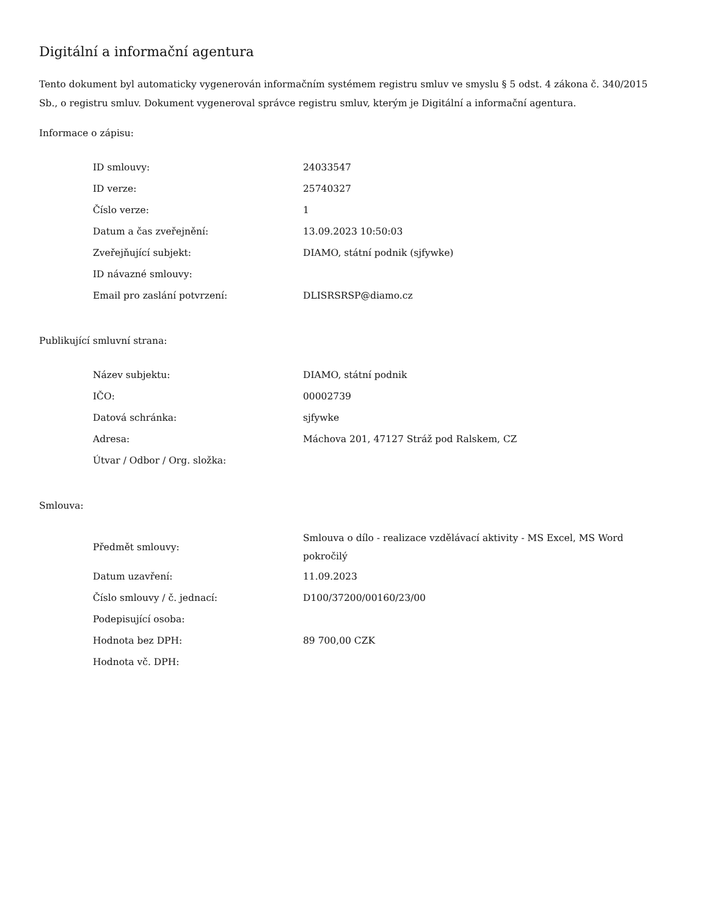Digitální a informační agentura
Tento dokument byl automaticky vygenerován informačním systémem registru smluv ve smyslu § 5 odst. 4 zákona č. 340/2015 Sb., o registru smluv. Dokument vygeneroval správce registru smluv, kterým je Digitální a informační agentura.
Informace o zápisu:
| ID smlouvy: | 24033547 |
| ID verze: | 25740327 |
| Číslo verze: | 1 |
| Datum a čas zveřejnění: | 13.09.2023 10:50:03 |
| Zveřejňující subjekt: | DIAMO, státní podnik (sjfywke) |
| ID návazné smlouvy: | |
| Email pro zaslání potvrzení: | DLISRSRSP@diamo.cz |
Publikující smluvní strana:
| Název subjektu: | DIAMO, státní podnik |
| IČO: | 00002739 |
| Datová schránka: | sjfywke |
| Adresa: | Máchova 201, 47127 Stráž pod Ralskem, CZ |
| Útvar / Odbor / Org. složka: | |
Smlouva:
| Předmět smlouvy: | Smlouva o dílo - realizace vzdělávací aktivity - MS Excel, MS Word pokročilý |
| Datum uzavření: | 11.09.2023 |
| Číslo smlouvy / č. jednací: | D100/37200/00160/23/00 |
| Podepisující osoba: | |
| Hodnota bez DPH: | 89 700,00 CZK |
| Hodnota vč. DPH: | |